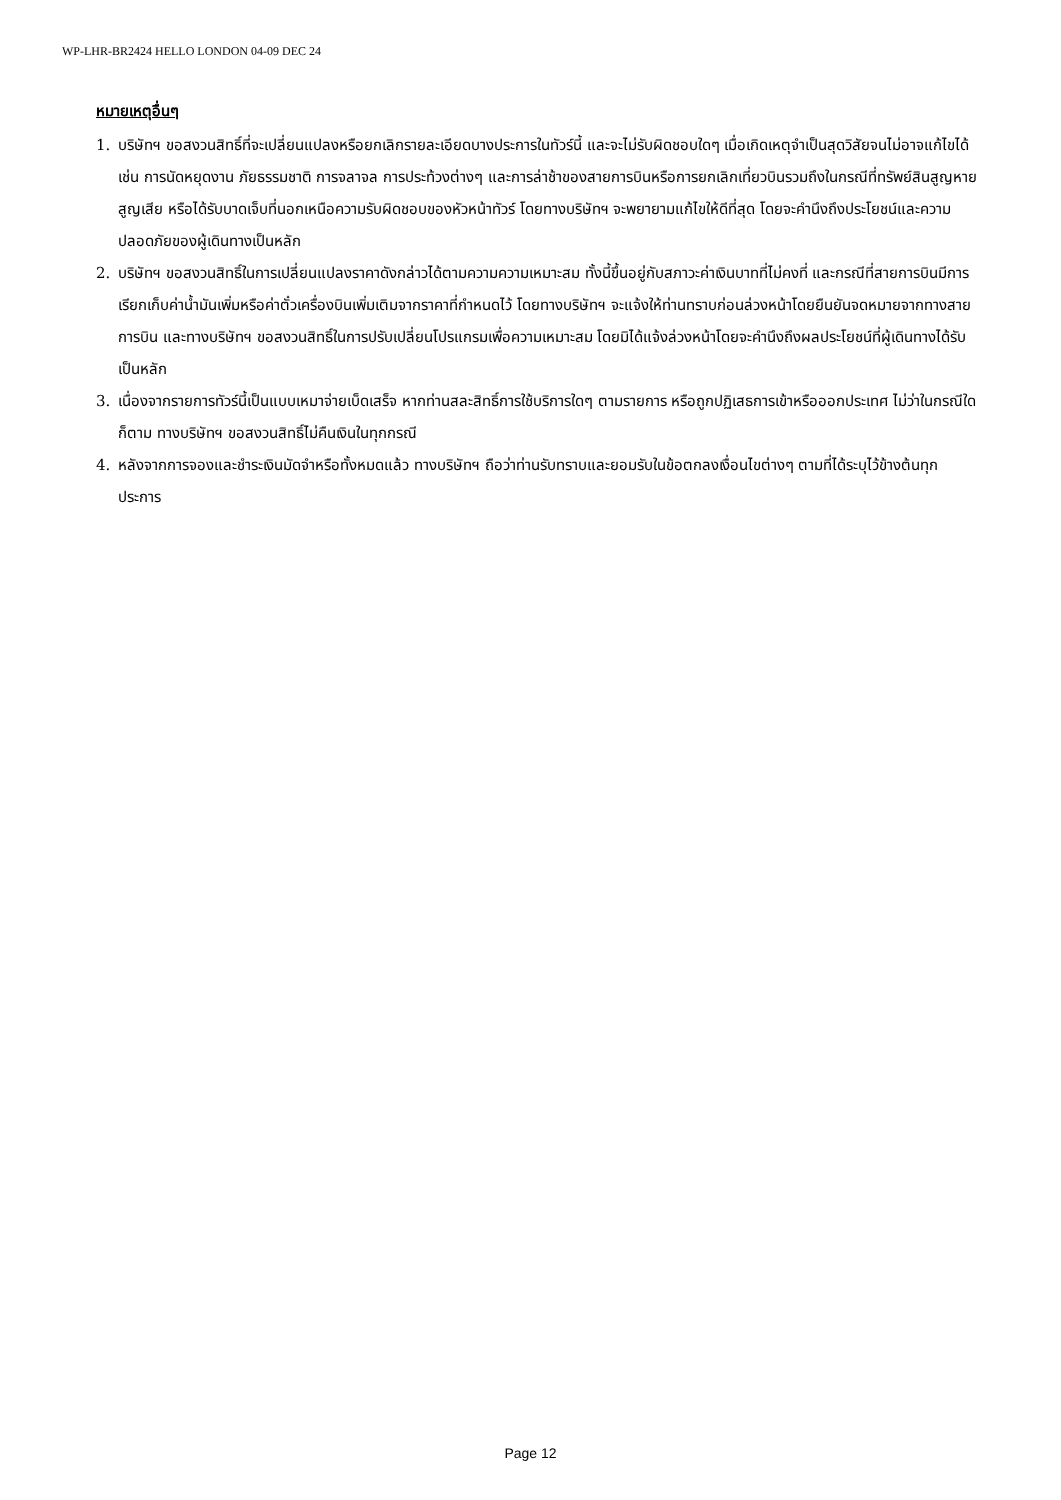WP-LHR-BR2424 HELLO LONDON 04-09 DEC 24
หมายเหตุอื่นๆ
1. บริษัทฯ ขอสงวนสิทธิ์ที่จะเปลี่ยนแปลงหรือยกเลิกรายละเอียดบางประการในทัวร์นี้ และจะไม่รับผิดชอบใดๆ เมื่อเกิดเหตุจำเป็นสุดวิสัยจนไม่อาจแก้ไขได้ เช่น การนัดหยุดงาน ภัยธรรมชาติ การจลาจล การประท้วงต่างๆ และการล่าช้าของสายการบินหรือการยกเลิกเที่ยวบินรวมถึงในกรณีที่ทรัพย์สินสูญหาย สูญเสีย หรือได้รับบาดเจ็บที่นอกเหนือความรับผิดชอบของหัวหน้าทัวร์ โดยทางบริษัทฯ จะพยายามแก้ไขให้ดีที่สุด โดยจะคำนึงถึงประโยชน์และความปลอดภัยของผู้เดินทางเป็นหลัก
2. บริษัทฯ ขอสงวนสิทธิ์ในการเปลี่ยนแปลงราคาดังกล่าวได้ตามความความเหมาะสม ทั้งนี้ขึ้นอยู่กับสภาวะค่าเงินบาทที่ไม่คงที่ และกรณีที่สายการบินมีการเรียกเก็บค่าน้ำมันเพิ่มหรือค่าตั๋วเครื่องบินเพิ่มเติมจากราคาที่กำหนดไว้ โดยทางบริษัทฯ จะแจ้งให้ท่านทราบก่อนล่วงหน้าโดยยืนยันจดหมายจากทางสายการบิน และทางบริษัทฯ ขอสงวนสิทธิ์ในการปรับเปลี่ยนโปรแกรมเพื่อความเหมาะสม โดยมิได้แจ้งล่วงหน้าโดยจะคำนึงถึงผลประโยชน์ที่ผู้เดินทางได้รับเป็นหลัก
3. เนื่องจากรายการทัวร์นี้เป็นแบบเหมาจ่ายเบ็ดเสร็จ หากท่านสละสิทธิ์การใช้บริการใดๆ ตามรายการ หรือถูกปฏิเสธการเข้าหรือออกประเทศ ไม่ว่าในกรณีใดก็ตาม ทางบริษัทฯ ขอสงวนสิทธิ์ไม่คืนเงินในทุกกรณี
4. หลังจากการจองและชำระเงินมัดจำหรือทั้งหมดแล้ว ทางบริษัทฯ ถือว่าท่านรับทราบและยอมรับในข้อตกลงเงื่อนไขต่างๆ ตามที่ได้ระบุไว้ข้างต้นทุกประการ
Page 12